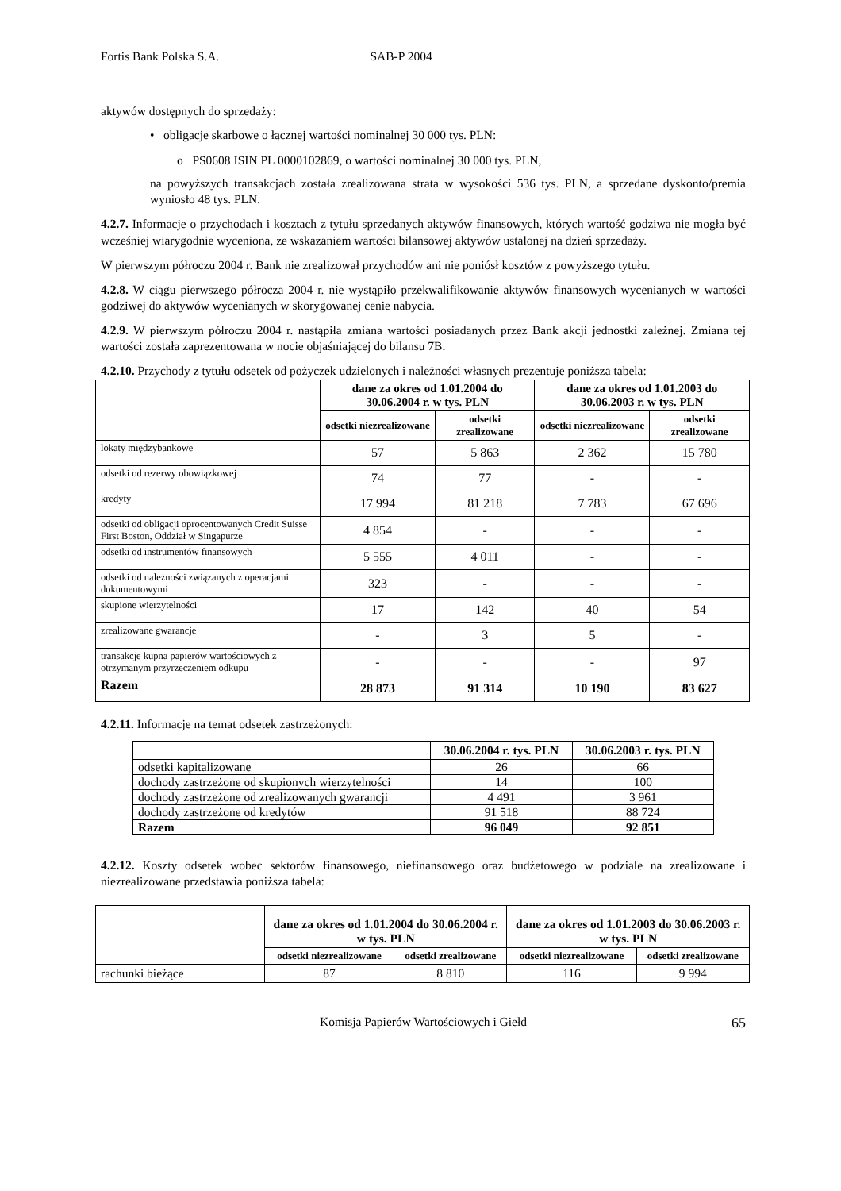Fortis Bank Polska S.A. SAB-P 2004
aktywów dostępnych do sprzedaży:
• obligacje skarbowe o łącznej wartości nominalnej 30 000 tys. PLN:
o PS0608 ISIN PL 0000102869, o wartości nominalnej 30 000 tys. PLN,
na powyższych transakcjach została zrealizowana strata w wysokości 536 tys. PLN, a sprzedane dyskonto/premia wyniosło 48 tys. PLN.
4.2.7. Informacje o przychodach i kosztach z tytułu sprzedanych aktywów finansowych, których wartość godziwa nie mogła być wcześniej wiarygodnie wyceniona, ze wskazaniem wartości bilansowej aktywów ustalonej na dzień sprzedaży.
W pierwszym półroczu 2004 r. Bank nie zrealizował przychodów ani nie poniósł kosztów z powyższego tytułu.
4.2.8. W ciągu pierwszego półrocza 2004 r. nie wystąpiło przekwalifikowanie aktywów finansowych wycenianych w wartości godziwej do aktywów wycenianych w skorygowanej cenie nabycia.
4.2.9. W pierwszym półroczu 2004 r. nastąpiła zmiana wartości posiadanych przez Bank akcji jednostki zależnej. Zmiana tej wartości została zaprezentowana w nocie objaśniającej do bilansu 7B.
4.2.10. Przychody z tytułu odsetek od pożyczek udzielonych i należności własnych prezentuje poniższa tabela:
| | dane za okres od 1.01.2004 do 30.06.2004 r. w tys. PLN | | dane za okres od 1.01.2003 do 30.06.2003 r. w tys. PLN | |
| --- | --- | --- | --- | --- |
| | odsetki niezrealizowane | odsetki zrealizowane | odsetki niezrealizowane | odsetki zrealizowane |
| lokaty międzybankowe | 57 | 5 863 | 2 362 | 15 780 |
| odsetki od rezerwy obowiązkowej | 74 | 77 | - | - |
| kredyty | 17 994 | 81 218 | 7 783 | 67 696 |
| odsetki od obligacji oprocentowanych Credit Suisse First Boston, Oddział w Singapurze | 4 854 | - | - | - |
| odsetki od instrumentów finansowych | 5 555 | 4 011 | - | - |
| odsetki od należności związanych z operacjami dokumentowymi | 323 | - | - | - |
| skupione wierzytelności | 17 | 142 | 40 | 54 |
| zrealizowane gwarancje | - | 3 | 5 | - |
| transakcje kupna papierów wartościowych z otrzymanym przyrzeczeniem odkupu | - | - | - | 97 |
| Razem | 28 873 | 91 314 | 10 190 | 83 627 |
4.2.11. Informacje na temat odsetek zastrzeżonych:
| | 30.06.2004 r. tys. PLN | 30.06.2003 r. tys. PLN |
| --- | --- | --- |
| odsetki kapitalizowane | 26 | 66 |
| dochody zastrzeżone od skupionych wierzytelności | 14 | 100 |
| dochody zastrzeżone od zrealizowanych gwarancji | 4 491 | 3 961 |
| dochody zastrzeżone od kredytów | 91 518 | 88 724 |
| Razem | 96 049 | 92 851 |
4.2.12. Koszty odsetek wobec sektorów finansowego, niefinansowego oraz budżetowego w podziale na zrealizowane i niezrealizowane przedstawia poniższa tabela:
| | dane za okres od 1.01.2004 do 30.06.2004 r. w tys. PLN | | dane za okres od 1.01.2003 do 30.06.2003 r. w tys. PLN | |
| --- | --- | --- | --- | --- |
| | odsetki niezrealizowane | odsetki zrealizowane | odsetki niezrealizowane | odsetki zrealizowane |
| rachunki bieżące | 87 | 8 810 | 116 | 9 994 |
Komisja Papierów Wartościowych i Giełd 65